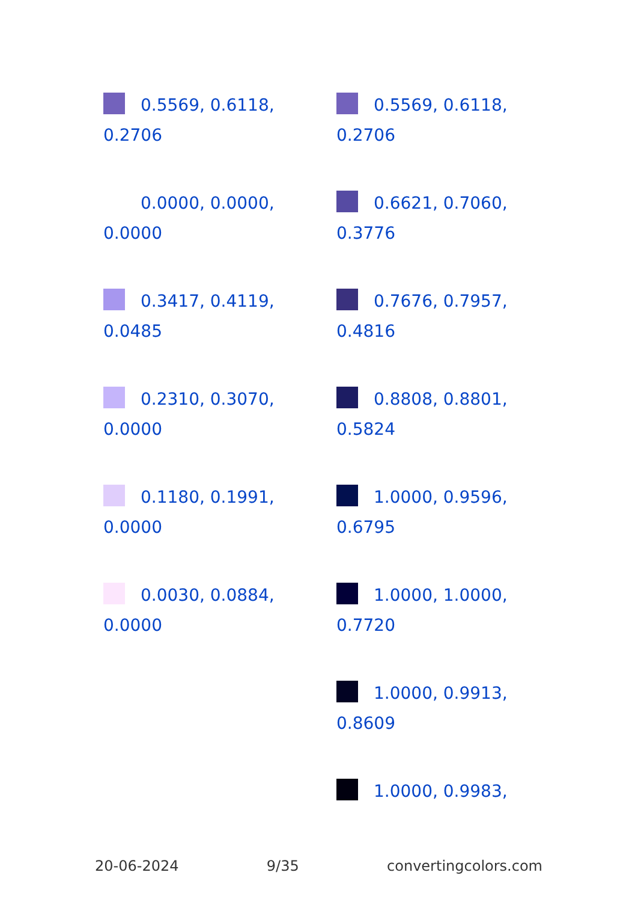0.5569, 0.6118,
0.2706
0.0000, 0.0000,
0.0000
0.3417, 0.4119,
0.0485
0.2310, 0.3070,
0.0000
0.1180, 0.1991,
0.0000
0.0030, 0.0884,
0.0000
0.5569, 0.6118,
0.2706
0.6621, 0.7060,
0.3776
0.7676, 0.7957,
0.4816
0.8808, 0.8801,
0.5824
1.0000, 0.9596,
0.6795
1.0000, 1.0000,
0.7720
1.0000, 0.9913,
0.8609
1.0000, 0.9983,
20-06-2024 9/35 convertingcolors.com